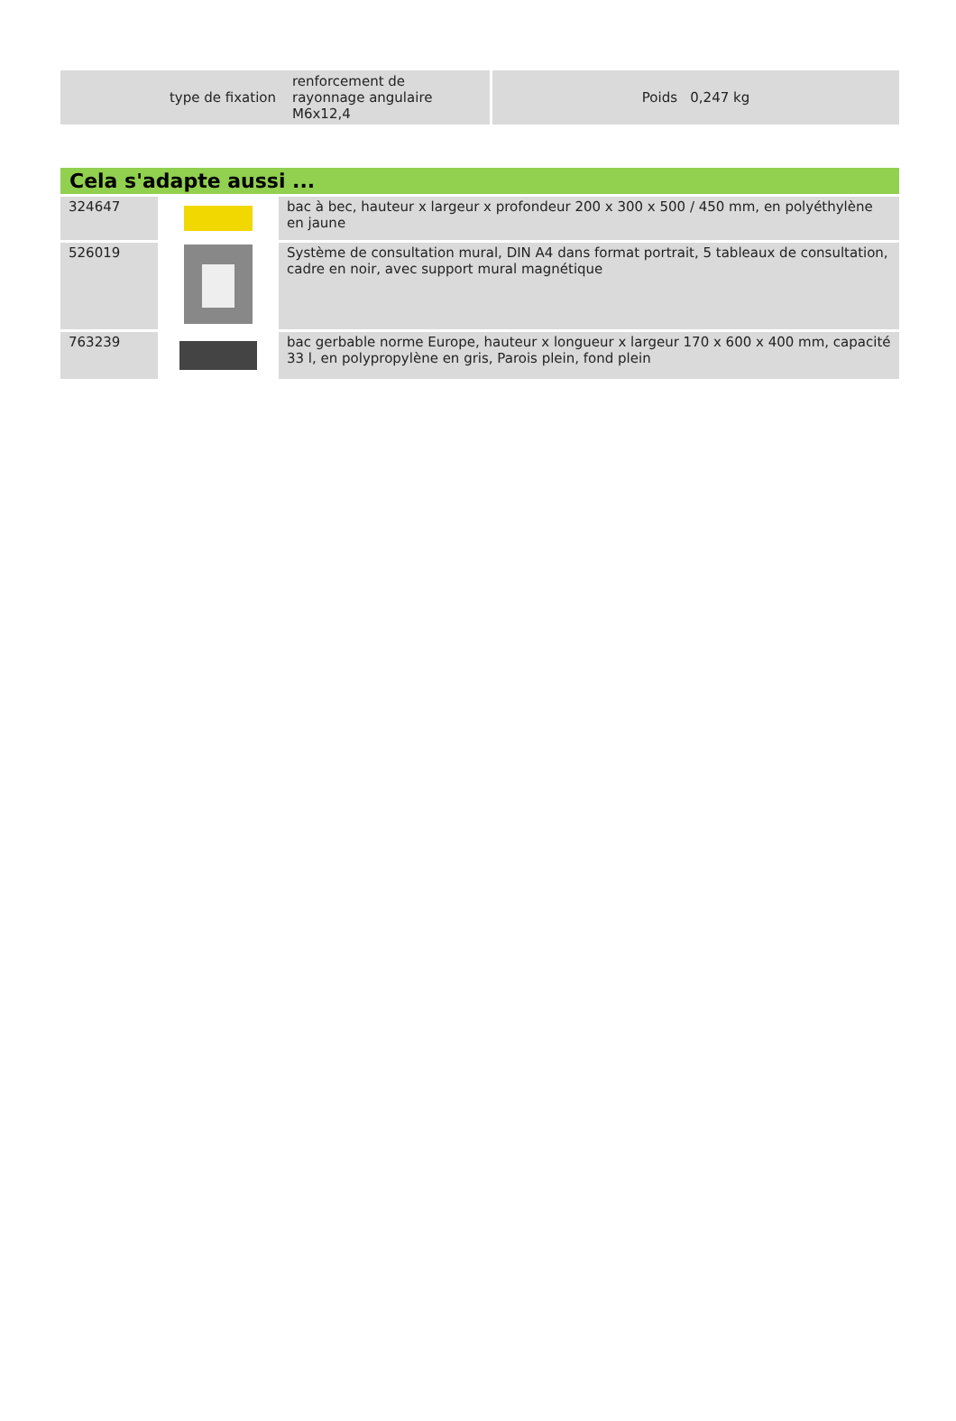| type de fixation | renforcement de rayonnage angulaire M6x12,4 | Poids 0,247 kg |
Cela s'adapte aussi ...
| 324647 | | bac à bec, hauteur x largeur x profondeur 200 x 300 x 500 / 450 mm, en polyéthylène en jaune |
| 526019 | | Système de consultation mural, DIN A4 dans format portrait, 5 tableaux de consultation, cadre en noir, avec support mural magnétique |
| 763239 | | bac gerbable norme Europe, hauteur x longueur x largeur 170 x 600 x 400 mm, capacité 33 l, en polypropylène en gris, Parois plein, fond plein |